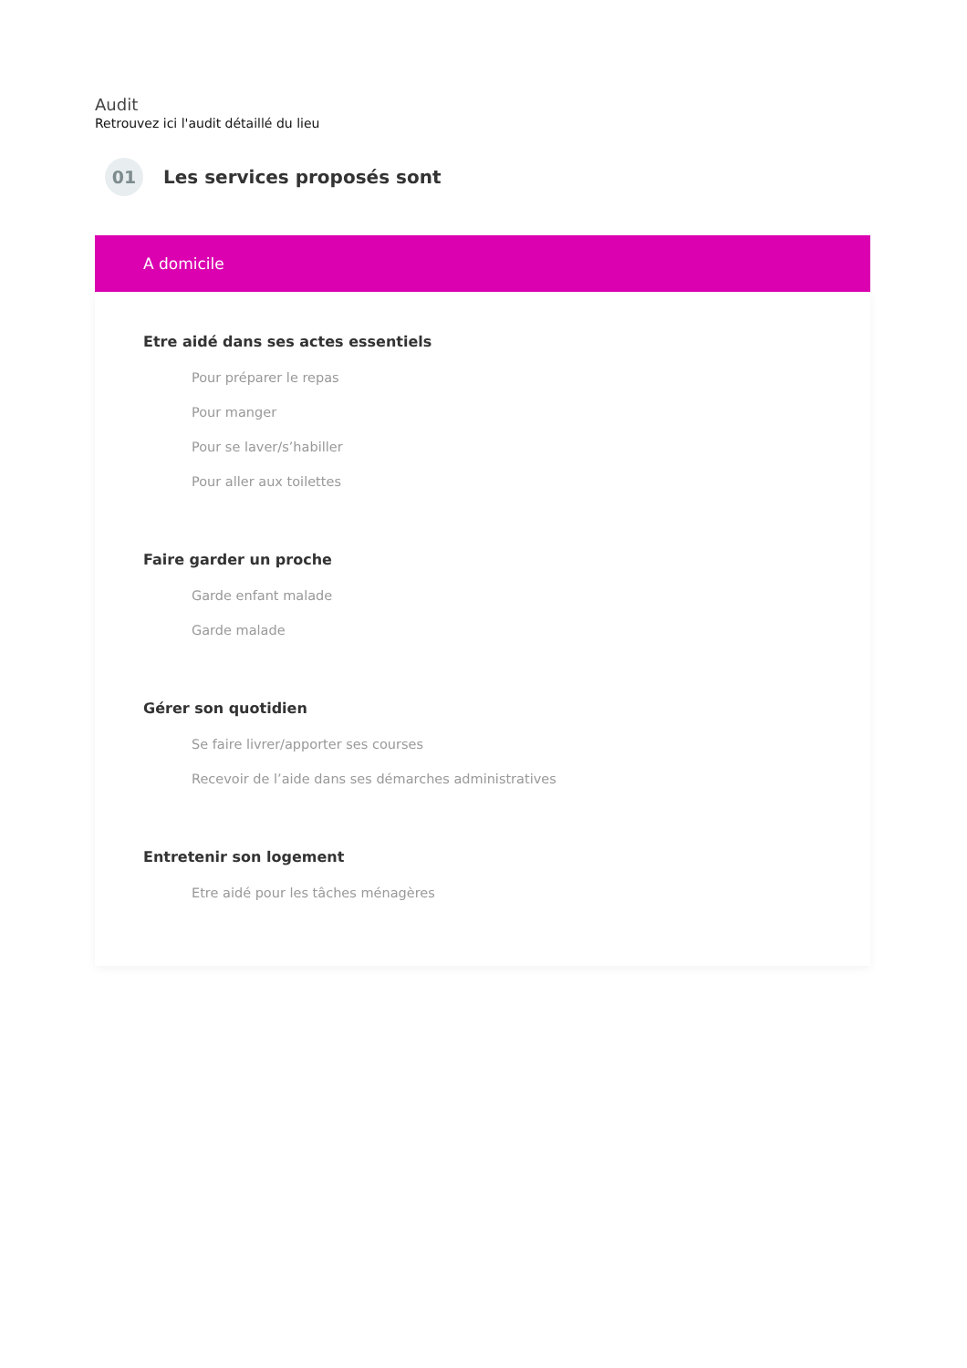Audit
Retrouvez ici l'audit détaillé du lieu
01
Les services proposés sont
A domicile
Etre aidé dans ses actes essentiels
Pour préparer le repas
Pour manger
Pour se laver/s’habiller
Pour aller aux toilettes
Faire garder un proche
Garde enfant malade
Garde malade
Gérer son quotidien
Se faire livrer/apporter ses courses
Recevoir de l’aide dans ses démarches administratives
Entretenir son logement
Etre aidé pour les tâches ménagères